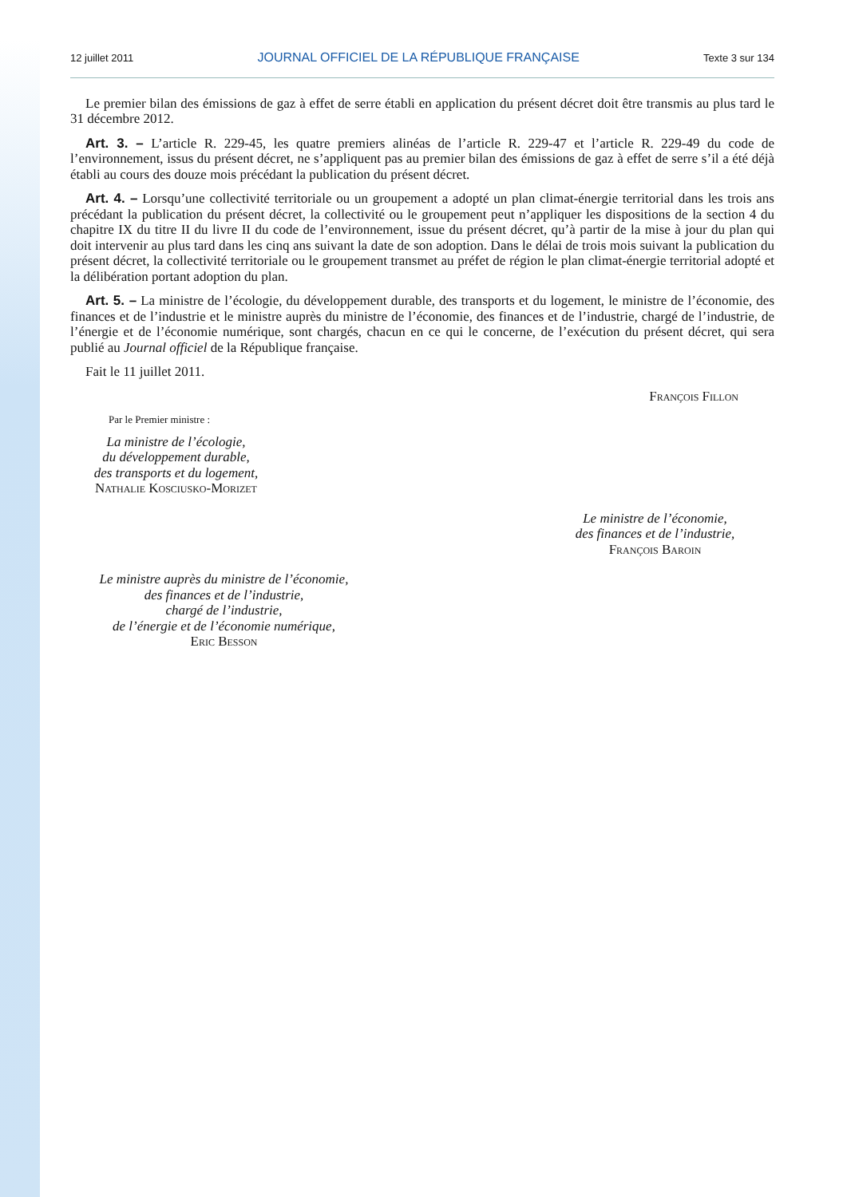12 juillet 2011 JOURNAL OFFICIEL DE LA RÉPUBLIQUE FRANÇAISE Texte 3 sur 134
Le premier bilan des émissions de gaz à effet de serre établi en application du présent décret doit être transmis au plus tard le 31 décembre 2012.
Art. 3. – L’article R. 229-45, les quatre premiers alinéas de l’article R. 229-47 et l’article R. 229-49 du code de l’environnement, issus du présent décret, ne s’appliquent pas au premier bilan des émissions de gaz à effet de serre s’il a été déjà établi au cours des douze mois précédant la publication du présent décret.
Art. 4. – Lorsqu’une collectivité territoriale ou un groupement a adopté un plan climat-énergie territorial dans les trois ans précédant la publication du présent décret, la collectivité ou le groupement peut n’appliquer les dispositions de la section 4 du chapitre IX du titre II du livre II du code de l’environnement, issue du présent décret, qu’à partir de la mise à jour du plan qui doit intervenir au plus tard dans les cinq ans suivant la date de son adoption. Dans le délai de trois mois suivant la publication du présent décret, la collectivité territoriale ou le groupement transmet au préfet de région le plan climat-énergie territorial adopté et la délibération portant adoption du plan.
Art. 5. – La ministre de l’écologie, du développement durable, des transports et du logement, le ministre de l’économie, des finances et de l’industrie et le ministre auprès du ministre de l’économie, des finances et de l’industrie, chargé de l’industrie, de l’énergie et de l’économie numérique, sont chargés, chacun en ce qui le concerne, de l’exécution du présent décret, qui sera publié au Journal officiel de la République française.
Fait le 11 juillet 2011.
François Fillon
Par le Premier ministre :
La ministre de l’écologie,
du développement durable,
des transports et du logement,
Nathalie Kosciusko-Morizet
Le ministre de l’économie,
des finances et de l’industrie,
François Baroin
Le ministre auprès du ministre de l’économie,
des finances et de l’industrie,
chargé de l’industrie,
de l’énergie et de l’économie numérique,
Eric Besson